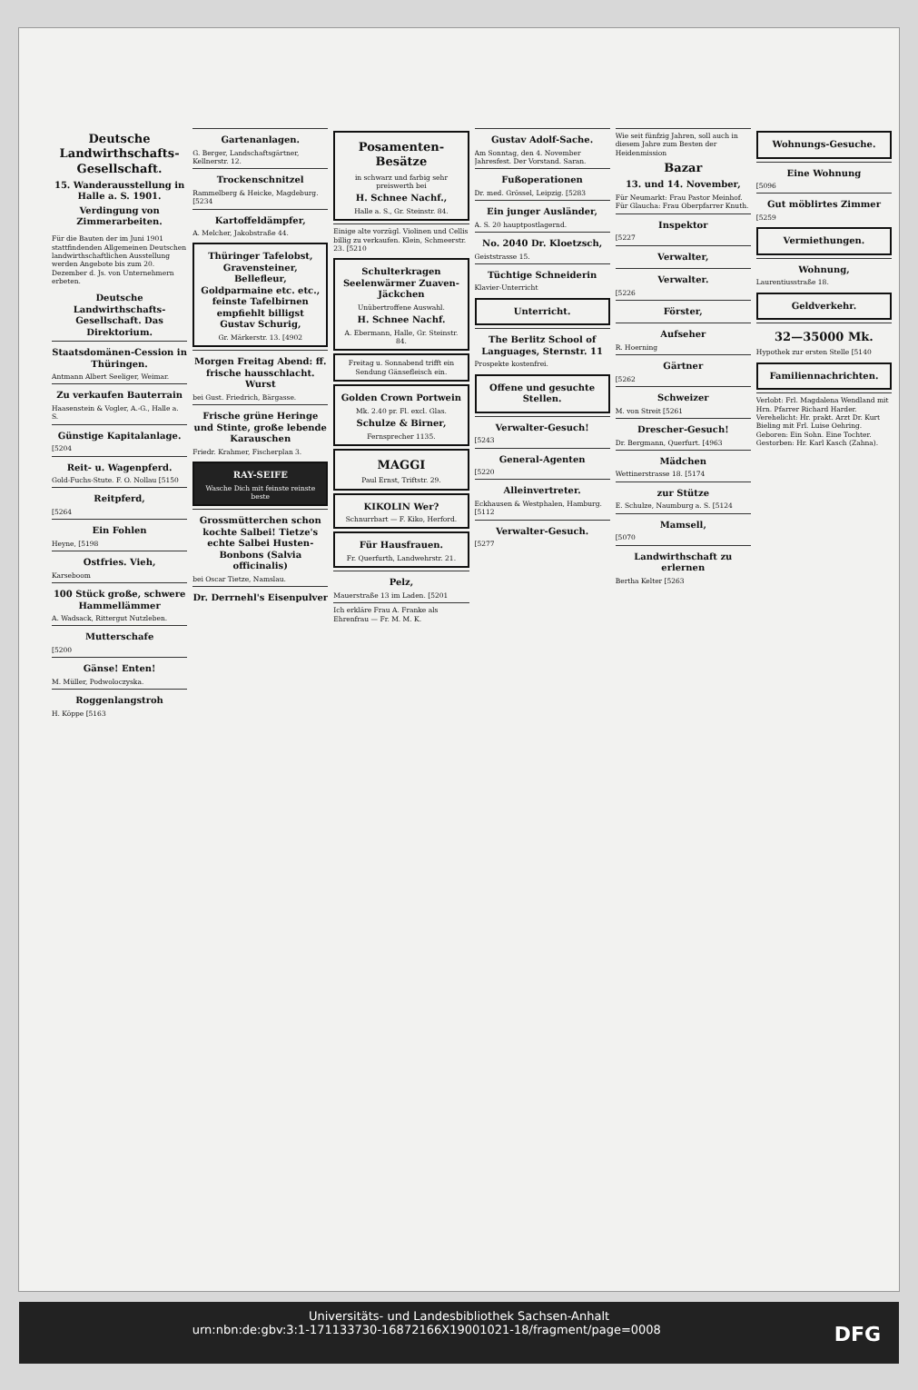Deutsche Landwirthschafts-Gesellschaft.
15. Wanderausstellung in Halle a. S. 1901.
Verdingung von Zimmerarbeiten.
Für die Bauten der im Juni 1901 stattfindenden Allgemeinen Deutschen landwirthschaftlichen Ausstellung werden Angebote bis zum 20. Dezember d. Js. von Unternehmern erbeten.
Deutsche Landwirthschafts-Gesellschaft. Das Direktorium.
Staatsdomänen-Cession in Thüringen.
Antmann Albert Seeliger, Weimar.
Zu verkaufen Bauterrain
Haasenstein & Vogler, A.-G., Halle a. S.
Günstige Kapitalanlage.
[5204
Reit- u. Wagenpferd.
Gold-Fuchs-Stute. F. O. Nollau [5150
Reitpferd,
[5264
Ein Fohlen
Heyne, [5198
Ostfries. Vieh,
Karseboom
100 Stück große, schwere Hammellämmer
A. Wadsack, Rittergut Nutzleben.
Mutterschafe
[5200
Gänse! Enten!
M. Müller, Podwoloczyska.
Roggenlangstroh
H. Köppe [5163
Gartenanlagen.
G. Berger, Landschaftsgärtner, Kellnerstr. 12.
Trockenschnitzel
Rammelberg & Heicke, Magdeburg. [5234
Kartoffeldämpfer,
A. Melcher, Jakobstraße 44.
Thüringer Tafelobst, Gravensteiner, Bellefleur, Goldparmaine etc. etc., feinste Tafelbirnen empfiehlt billigst Gustav Schurig,
Gr. Märkerstr. 13. [4902
Morgen Freitag Abend: ff. frische hausschlacht. Wurst
bei Gust. Friedrich, Bärgasse.
Frische grüne Heringe und Stinte, große lebende Karauschen
Friedr. Krahmer, Fischerplan 3.
RAY-SEIFE
Wasche Dich mit feinste reinste beste
Grossmütterchen schon kochte Salbei! Tietze's echte Salbei Husten-Bonbons (Salvia officinalis)
bei Oscar Tietze, Namslau.
Dr. Derrnehl's Eisenpulver
Posamenten-Besätze
in schwarz und farbig sehr preiswerth bei
H. Schnee Nachf.,
Halle a. S., Gr. Steinstr. 84.
Einige alte vorzügl. Violinen und Cellis billig zu verkaufen. Klein, Schmeerstr. 23. [5210
Schulterkragen Seelenwärmer Zuaven-Jäckchen
Unübertroffene Auswahl.
H. Schnee Nachf.
A. Ebermann, Halle, Gr. Steinstr. 84.
Freitag u. Sonnabend trifft ein Sendung Gänsefleisch ein.
Golden Crown Portwein
Mk. 2.40 pr. Fl. excl. Glas.
Schulze & Birner,
Fernsprecher 1135.
MAGGI
Paul Ernst, Triftstr. 29.
KIKOLIN Wer?
Schnurrbart — F. Kiko, Herford.
Für Hausfrauen.
Fr. Querfurth, Landwehrstr. 21.
Pelz,
Mauerstraße 13 im Laden. [5201
Ich erkläre Frau A. Franke als Ehrenfrau — Fr. M. M. K.
Gustav Adolf-Sache.
Am Sonntag, den 4. November Jahresfest. Der Vorstand. Saran.
Fußoperationen
Dr. med. Grössel, Leipzig. [5283
Ein junger Ausländer,
A. S. 20 hauptpostlagernd.
No. 2040 Dr. Kloetzsch,
Geiststrasse 15.
Tüchtige Schneiderin
Klavier-Unterricht
Unterricht.
The Berlitz School of Languages, Sternstr. 11
Prospekte kostenfrei.
Offene und gesuchte Stellen.
Verwalter-Gesuch!
[5243
General-Agenten
[5220
Alleinvertreter.
Eckhausen & Westphalen, Hamburg. [5112
Verwalter-Gesuch.
[5277
Wie seit fünfzig Jahren, soll auch in diesem Jahre zum Besten der Heidenmission
Bazar
13. und 14. November,
Für Neumarkt: Frau Pastor Meinhof. Für Glaucha: Frau Oberpfarrer Knuth.
Inspektor
[5227
Verwalter,
Verwalter.
[5226
Förster,
Aufseher
R. Hoerning
Gärtner
[5262
Schweizer
M. von Streit [5261
Drescher-Gesuch!
Dr. Bergmann, Querfurt. [4963
Mädchen
Wettinerstrasse 18. [5174
zur Stütze
E. Schulze, Naumburg a. S. [5124
Mamsell,
[5070
Landwirthschaft zu erlernen
Bertha Kelter [5263
Wohnungs-Gesuche.
Eine Wohnung
[5096
Gut möblirtes Zimmer
[5259
Vermiethungen.
Wohnung,
Laurentiusstraße 18.
Geldverkehr.
32—35000 Mk.
Hypothek zur ersten Stelle [5140
Familiennachrichten.
Verlobt: Frl. Magdalena Wendland mit Hrn. Pfarrer Richard Harder. Verehelicht: Hr. prakt. Arzt Dr. Kurt Bieling mit Frl. Luise Oehring. Geboren: Ein Sohn. Eine Tochter. Gestorben: Hr. Karl Kasch (Zahna).
Universitäts- und Landesbibliothek Sachsen-Anhalt
urn:nbn:de:gbv:3:1-171133730-16872166X19001021-18/fragment/page=0008 DFG